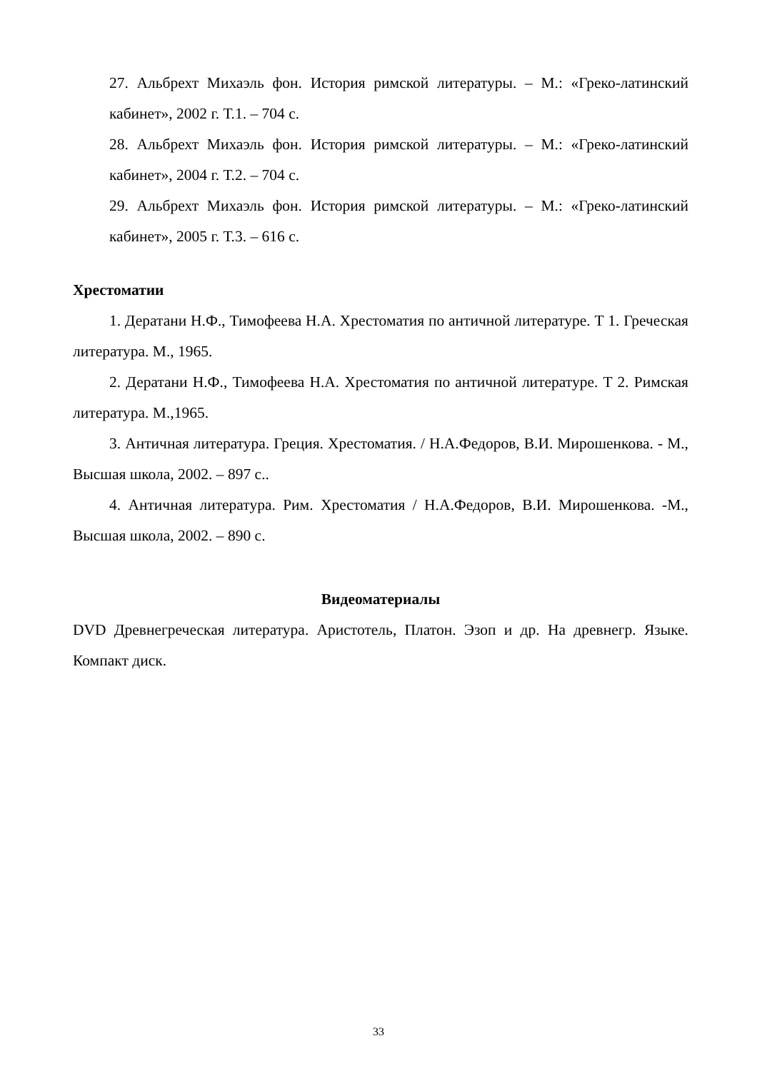27. Альбрехт Михаэль фон. История римской литературы. – М.: «Греко-латинский кабинет», 2002 г. Т.1. – 704 с.
28. Альбрехт Михаэль фон. История римской литературы. – М.: «Греко-латинский кабинет», 2004 г. Т.2. – 704 с.
29. Альбрехт Михаэль фон. История римской литературы. – М.: «Греко-латинский кабинет», 2005 г. Т.3. – 616 с.
Хрестоматии
1. Дератани Н.Ф., Тимофеева Н.А. Хрестоматия по античной литературе. Т 1. Греческая литература. М., 1965.
2. Дератани Н.Ф., Тимофеева Н.А. Хрестоматия по античной литературе. Т 2. Римская литература. М.,1965.
3. Античная литература. Греция. Хрестоматия. / Н.А.Федоров, В.И. Мирошенкова. - М., Высшая школа, 2002. – 897 с..
4. Античная литература. Рим. Хрестоматия / Н.А.Федоров, В.И. Мирошенкова. -М., Высшая школа, 2002. – 890 с.
Видеоматериалы
DVD Древнегреческая литература. Аристотель, Платон. Эзоп и др. На древнегр. Языке. Компакт диск.
33